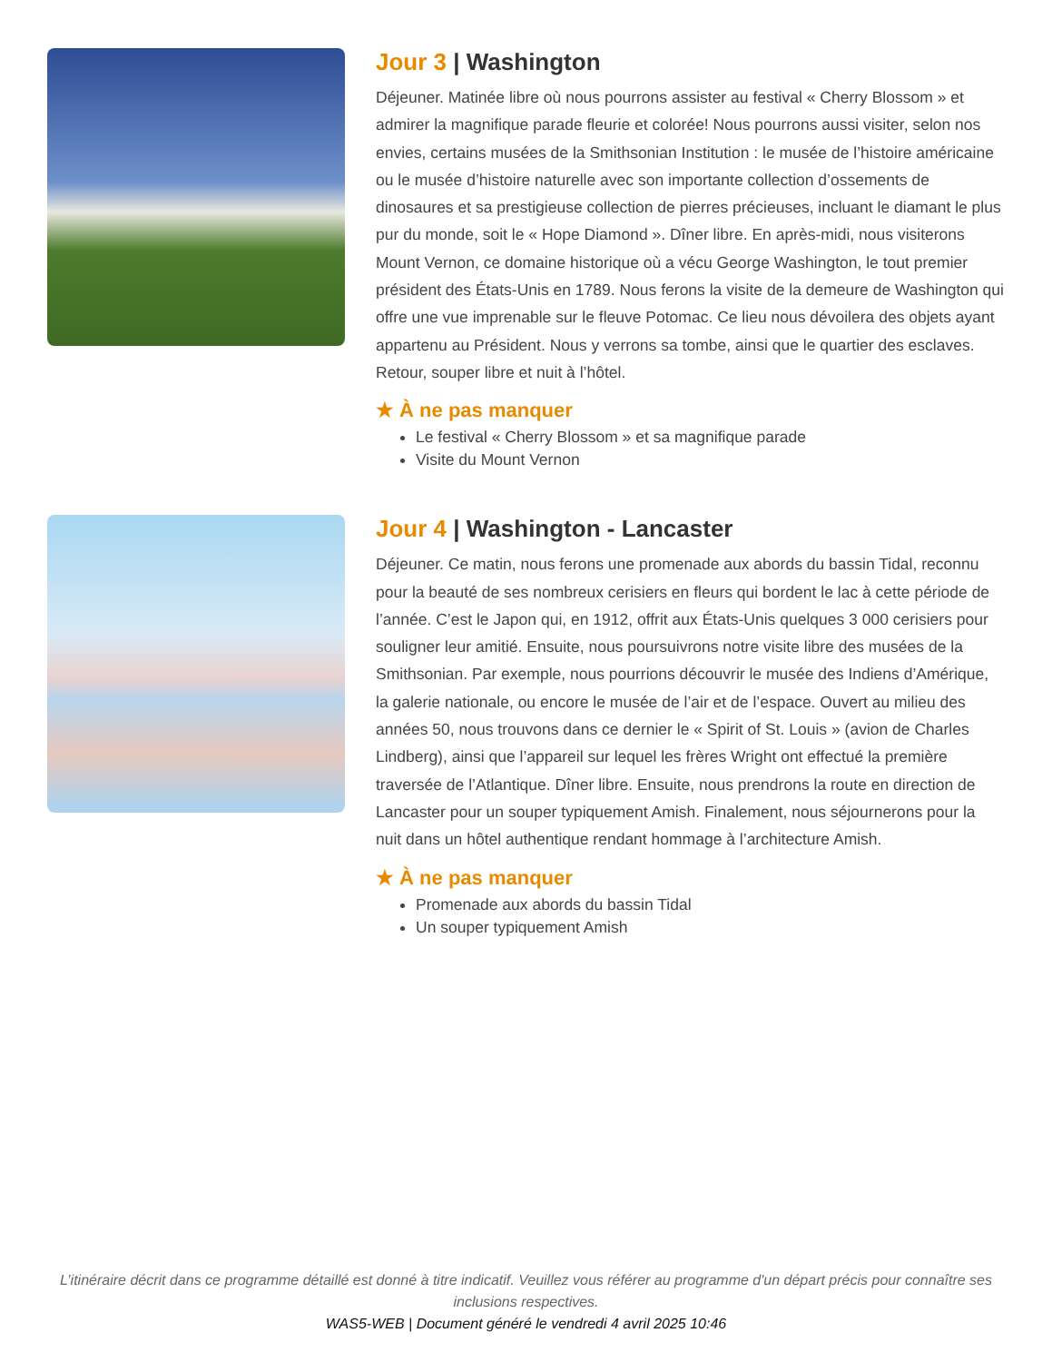Jour 3 | Washington
Déjeuner. Matinée libre où nous pourrons assister au festival « Cherry Blossom » et admirer la magnifique parade fleurie et colorée! Nous pourrons aussi visiter, selon nos envies, certains musées de la Smithsonian Institution : le musée de l’histoire américaine ou le musée d’histoire naturelle avec son importante collection d’ossements de dinosaures et sa prestigieuse collection de pierres précieuses, incluant le diamant le plus pur du monde, soit le « Hope Diamond ». Dîner libre. En après-midi, nous visiterons Mount Vernon, ce domaine historique où a vécu George Washington, le tout premier président des États-Unis en 1789. Nous ferons la visite de la demeure de Washington qui offre une vue imprenable sur le fleuve Potomac. Ce lieu nous dévoilera des objets ayant appartenu au Président. Nous y verrons sa tombe, ainsi que le quartier des esclaves. Retour, souper libre et nuit à l’hôtel.
★ À ne pas manquer
Le festival « Cherry Blossom » et sa magnifique parade
Visite du Mount Vernon
Jour 4 | Washington - Lancaster
Déjeuner. Ce matin, nous ferons une promenade aux abords du bassin Tidal, reconnu pour la beauté de ses nombreux cerisiers en fleurs qui bordent le lac à cette période de l’année. C’est le Japon qui, en 1912, offrit aux États-Unis quelques 3 000 cerisiers pour souligner leur amitié. Ensuite, nous poursuivrons notre visite libre des musées de la Smithsonian. Par exemple, nous pourrions découvrir le musée des Indiens d’Amérique, la galerie nationale, ou encore le musée de l’air et de l’espace. Ouvert au milieu des années 50, nous trouvons dans ce dernier le « Spirit of St. Louis » (avion de Charles Lindberg), ainsi que l’appareil sur lequel les frères Wright ont effectué la première traversée de l’Atlantique. Dîner libre. Ensuite, nous prendrons la route en direction de Lancaster pour un souper typiquement Amish. Finalement, nous séjournerons pour la nuit dans un hôtel authentique rendant hommage à l’architecture Amish.
★ À ne pas manquer
Promenade aux abords du bassin Tidal
Un souper typiquement Amish
L’itinéraire décrit dans ce programme détaillé est donné à titre indicatif. Veuillez vous référer au programme d'un départ précis pour connaître ses inclusions respectives.
WAS5-WEB | Document généré le vendredi 4 avril 2025 10:46